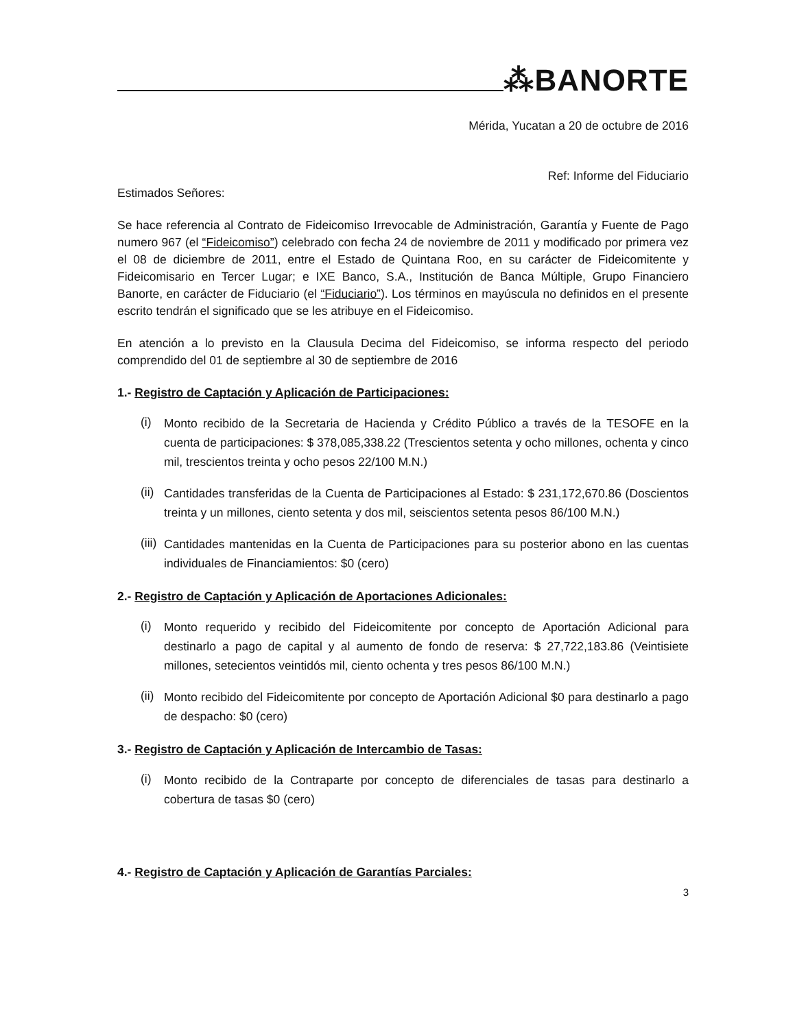⁂BANORTE
Mérida, Yucatan a 20 de octubre de 2016
Ref: Informe del Fiduciario
Estimados Señores:
Se hace referencia al Contrato de Fideicomiso Irrevocable de Administración, Garantía y Fuente de Pago numero 967 (el “Fideicomiso”) celebrado con fecha 24 de noviembre de 2011 y modificado por primera vez el 08 de diciembre de 2011, entre el Estado de Quintana Roo, en su carácter de Fideicomitente y Fideicomisario en Tercer Lugar; e IXE Banco, S.A., Institución de Banca Múltiple, Grupo Financiero Banorte, en carácter de Fiduciario (el “Fiduciario”). Los términos en mayúscula no definidos en el presente escrito tendrán el significado que se les atribuye en el Fideicomiso.
En atención a lo previsto en la Clausula Decima del Fideicomiso, se informa respecto del periodo comprendido del 01 de septiembre al 30 de septiembre de 2016
1.- Registro de Captación y Aplicación de Participaciones:
(i)
Monto recibido de la Secretaria de Hacienda y Crédito Público a través de la TESOFE en la cuenta de participaciones: $ 378,085,338.22 (Trescientos setenta y ocho millones, ochenta y cinco mil, trescientos treinta y ocho pesos 22/100 M.N.)
(ii)
Cantidades transferidas de la Cuenta de Participaciones al Estado: $ 231,172,670.86 (Doscientos treinta y un millones, ciento setenta y dos mil, seiscientos setenta pesos 86/100 M.N.)
(iii)
Cantidades mantenidas en la Cuenta de Participaciones para su posterior abono en las cuentas individuales de Financiamientos: $0 (cero)
2.- Registro de Captación y Aplicación de Aportaciones Adicionales:
(i)
Monto requerido y recibido del Fideicomitente por concepto de Aportación Adicional para destinarlo a pago de capital y al aumento de fondo de reserva: $ 27,722,183.86 (Veintisiete millones, setecientos veintidós mil, ciento ochenta y tres pesos 86/100 M.N.)
(ii)
Monto recibido del Fideicomitente por concepto de Aportación Adicional $0 para destinarlo a pago de despacho: $0 (cero)
3.- Registro de Captación y Aplicación de Intercambio de Tasas:
(i)
Monto recibido de la Contraparte por concepto de diferenciales de tasas para destinarlo a cobertura de tasas $0 (cero)
4.- Registro de Captación y Aplicación de Garantías Parciales:
3